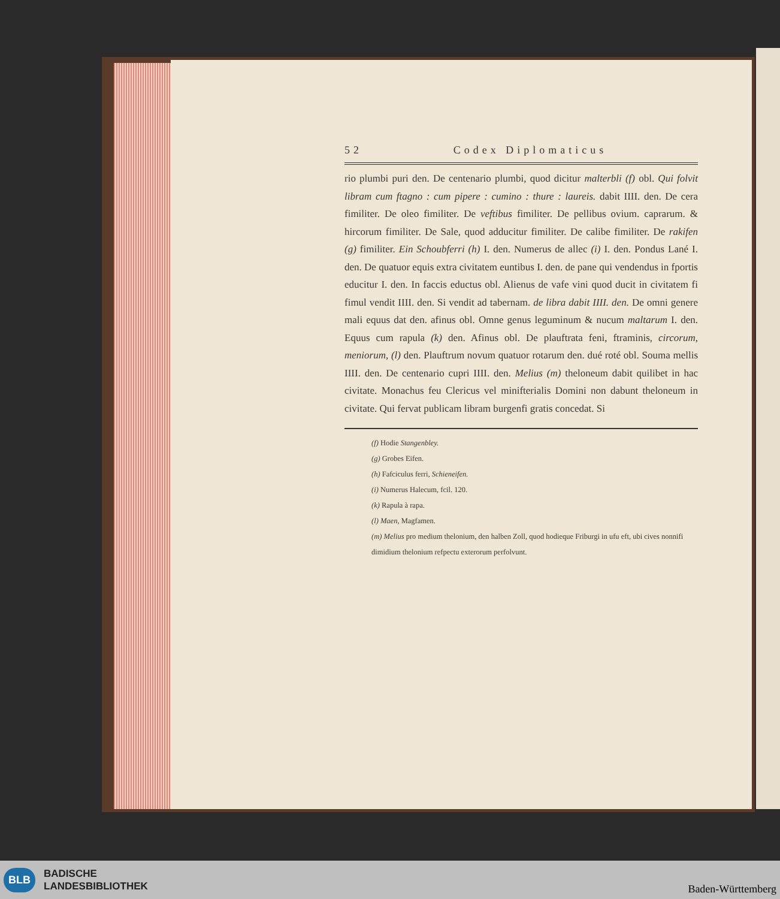52 Codex Diplomaticus
rio plumbi puri den. De centenario plumbi, quod dicitur malterbli (f) obl. Qui folvit libram cum ftagno : cum pipere : cumino : thure : laureis. dabit IIII. den. De cera fimiliter. De oleo fimiliter. De veftibus fimiliter. De pellibus ovium. caprarum. & hircorum fimiliter. De Sale, quod adducitur fimiliter. De calibe fimiliter. De rakifen (g) fimiliter. Ein Schoubferri (h) I. den. Numerus de allec (i) I. den. Pondus Lané I. den. De quatuor equis extra civitatem euntibus I. den. de pane qui vendendus in fportis educitur I. den. In faccis eductus obl. Alienus de vafe vini quod ducit in civitatem fi fimul vendit IIII. den. Si vendit ad tabernam. de libra dabit IIII. den. De omni genere mali equus dat den. afinus obl. Omne genus leguminum & nucum maltarum I. den. Equus cum rapula (k) den. Afinus obl. De plauftrata feni, ftraminis, circorum, meniorum, (l) den. Plauftrum novum quatuor rotarum den. dué roté obl. Souma mellis IIII. den. De centenario cupri IIII. den. Melius (m) theloneum dabit quilibet in hac civitate. Monachus feu Clericus vel minifterialis Domini non dabunt theloneum in civitate. Qui fervat publicam libram burgenfi gratis concedat. Si
(f) Hodie Stangenbley.
(g) Grobes Eifen.
(h) Fafciculus ferri, Schieneifen.
(i) Numerus Halecum, fcil. 120.
(k) Rapula à rapa.
(l) Maen, Magfamen.
(m) Melius pro medium thelonium, den halben Zoll, quod hodieque Friburgi in ufu eft, ubi cives nonnifi dimidium thelonium refpectu exterorum perfolvunt.
BLB
BADISCHE
LANDESBIBLIOTHEK
Baden-Württemberg